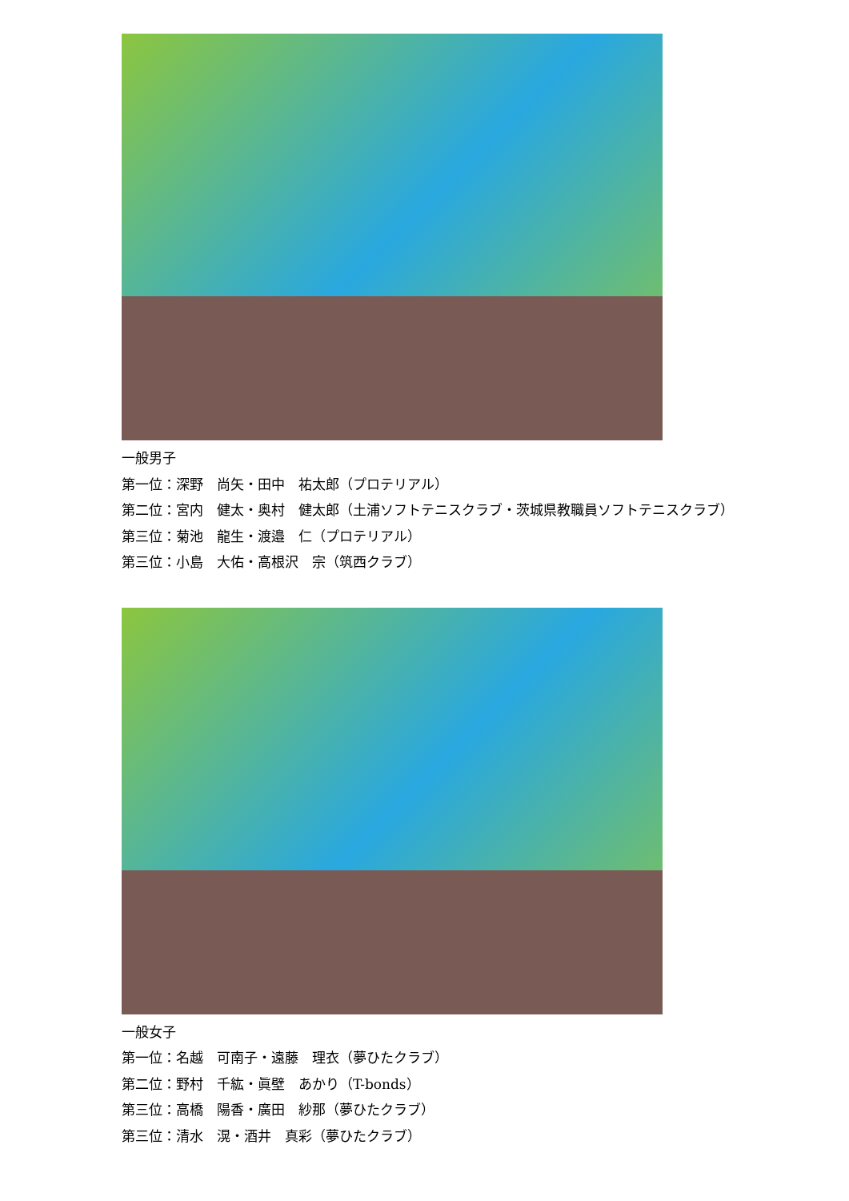一般男子
第一位：深野　尚矢・田中　祐太郎（プロテリアル）
第二位：宮内　健太・奥村　健太郎（土浦ソフトテニスクラブ・茨城県教職員ソフトテニスクラブ）
第三位：菊池　龍生・渡邉　仁（プロテリアル）
第三位：小島　大佑・高根沢　宗（筑西クラブ）
一般女子
第一位：名越　可南子・遠藤　理衣（夢ひたクラブ）
第二位：野村　千紘・眞壁　あかり（T-bonds）
第三位：高橋　陽香・廣田　紗那（夢ひたクラブ）
第三位：清水　滉・酒井　真彩（夢ひたクラブ）